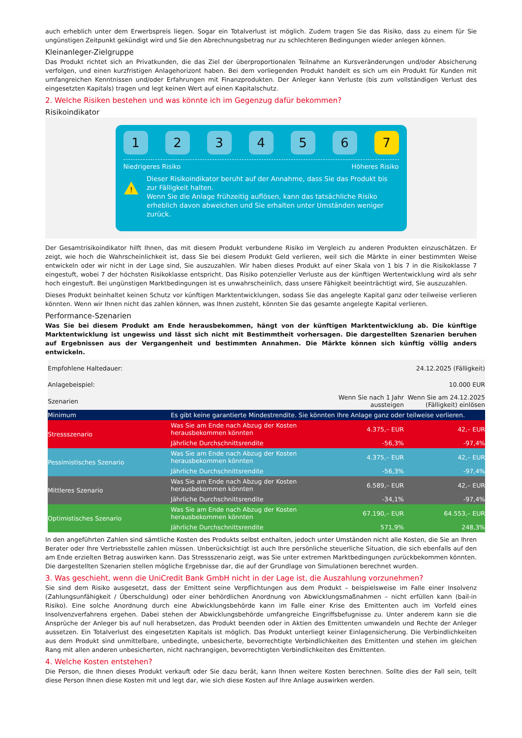auch erheblich unter dem Erwerbspreis liegen. Sogar ein Totalverlust ist möglich. Zudem tragen Sie das Risiko, dass zu einem für Sie ungünstigen Zeitpunkt gekündigt wird und Sie den Abrechnungsbetrag nur zu schlechteren Bedingungen wieder anlegen können.
Kleinanleger-Zielgruppe
Das Produkt richtet sich an Privatkunden, die das Ziel der überproportionalen Teilnahme an Kursveränderungen und/oder Absicherung verfolgen, und einen kurzfristigen Anlagehorizont haben. Bei dem vorliegenden Produkt handelt es sich um ein Produkt für Kunden mit umfangreichen Kenntnissen und/oder Erfahrungen mit Finanzprodukten. Der Anleger kann Verluste (bis zum vollständigen Verlust des eingesetzten Kapitals) tragen und legt keinen Wert auf einen Kapitalschutz.
2. Welche Risiken bestehen und was könnte ich im Gegenzug dafür bekommen?
Risikoindikator
1 2 3 4 5 6 7
Niedrigeres Risiko Höheres Risiko
!
Dieser Risikoindikator beruht auf der Annahme, dass Sie das Produkt bis zur Fälligkeit halten.
Wenn Sie die Anlage frühzeitig auflösen, kann das tatsächliche Risiko erheblich davon abweichen und Sie erhalten unter Umständen weniger zurück.
Der Gesamtrisikoindikator hilft Ihnen, das mit diesem Produkt verbundene Risiko im Vergleich zu anderen Produkten einzuschätzen. Er zeigt, wie hoch die Wahrscheinlichkeit ist, dass Sie bei diesem Produkt Geld verlieren, weil sich die Märkte in einer bestimmten Weise entwickeln oder wir nicht in der Lage sind, Sie auszuzahlen. Wir haben dieses Produkt auf einer Skala von 1 bis 7 in die Risikoklasse 7 eingestuft, wobei 7 der höchsten Risikoklasse entspricht. Das Risiko potenzieller Verluste aus der künftigen Wertentwicklung wird als sehr hoch eingestuft. Bei ungünstigen Marktbedingungen ist es unwahrscheinlich, dass unsere Fähigkeit beeinträchtigt wird, Sie auszuzahlen.
Dieses Produkt beinhaltet keinen Schutz vor künftigen Marktentwicklungen, sodass Sie das angelegte Kapital ganz oder teilweise verlieren könnten. Wenn wir Ihnen nicht das zahlen können, was Ihnen zusteht, könnten Sie das gesamte angelegte Kapital verlieren.
Performance-Szenarien
Was Sie bei diesem Produkt am Ende herausbekommen, hängt von der künftigen Marktentwicklung ab. Die künftige Marktentwicklung ist ungewiss und lässt sich nicht mit Bestimmtheit vorhersagen. Die dargestellten Szenarien beruhen auf Ergebnissen aus der Vergangenheit und bestimmten Annahmen. Die Märkte können sich künftig völlig anders entwickeln.
| Empfohlene Haltedauer: | | | 24.12.2025 (Fälligkeit) |
| Anlagebeispiel: | | | 10.000 EUR |
| Szenarien | | Wenn Sie nach 1 Jahr aussteigen | Wenn Sie am 24.12.2025 (Fälligkeit) einlösen |
| Minimum | Es gibt keine garantierte Mindestrendite. Sie könnten Ihre Anlage ganz oder teilweise verlieren. | | |
| Stressszenario | Was Sie am Ende nach Abzug der Kosten herausbekommen könnten | 4.375,– EUR | 42,– EUR |
| | Jährliche Durchschnittsrendite | -56,3% | -97,4% |
| Pessimistisches Szenario | Was Sie am Ende nach Abzug der Kosten herausbekommen könnten | 4.375,– EUR | 42,– EUR |
| | Jährliche Durchschnittsrendite | -56,3% | -97,4% |
| Mittleres Szenario | Was Sie am Ende nach Abzug der Kosten herausbekommen könnten | 6.589,– EUR | 42,– EUR |
| | Jährliche Durchschnittsrendite | -34,1% | -97,4% |
| Optimistisches Szenario | Was Sie am Ende nach Abzug der Kosten herausbekommen könnten | 67.190,– EUR | 64.553,– EUR |
| | Jährliche Durchschnittsrendite | 571,9% | 248,3% |
In den angeführten Zahlen sind sämtliche Kosten des Produkts selbst enthalten, jedoch unter Umständen nicht alle Kosten, die Sie an Ihren Berater oder Ihre Vertriebsstelle zahlen müssen. Unberücksichtigt ist auch Ihre persönliche steuerliche Situation, die sich ebenfalls auf den am Ende erzielten Betrag auswirken kann. Das Stressszenario zeigt, was Sie unter extremen Marktbedingungen zurückbekommen könnten. Die dargestellten Szenarien stellen mögliche Ergebnisse dar, die auf der Grundlage von Simulationen berechnet wurden.
3. Was geschieht, wenn die UniCredit Bank GmbH nicht in der Lage ist, die Auszahlung vorzunehmen?
Sie sind dem Risiko ausgesetzt, dass der Emittent seine Verpflichtungen aus dem Produkt – beispielsweise im Falle einer Insolvenz (Zahlungsunfähigkeit / Überschuldung) oder einer behördlichen Anordnung von Abwicklungsmaßnahmen – nicht erfüllen kann (bail-in Risiko). Eine solche Anordnung durch eine Abwicklungsbehörde kann im Falle einer Krise des Emittenten auch im Vorfeld eines Insolvenzverfahrens ergehen. Dabei stehen der Abwicklungsbehörde umfangreiche Eingriffsbefugnisse zu. Unter anderem kann sie die Ansprüche der Anleger bis auf null herabsetzen, das Produkt beenden oder in Aktien des Emittenten umwandeln und Rechte der Anleger aussetzen. Ein Totalverlust des eingesetzten Kapitals ist möglich. Das Produkt unterliegt keiner Einlagensicherung. Die Verbindlichkeiten aus dem Produkt sind unmittelbare, unbedingte, unbesicherte, bevorrechtigte Verbindlichkeiten des Emittenten und stehen im gleichen Rang mit allen anderen unbesicherten, nicht nachrangigen, bevorrechtigten Verbindlichkeiten des Emittenten.
4. Welche Kosten entstehen?
Die Person, die Ihnen dieses Produkt verkauft oder Sie dazu berät, kann Ihnen weitere Kosten berechnen. Sollte dies der Fall sein, teilt diese Person Ihnen diese Kosten mit und legt dar, wie sich diese Kosten auf Ihre Anlage auswirken werden.